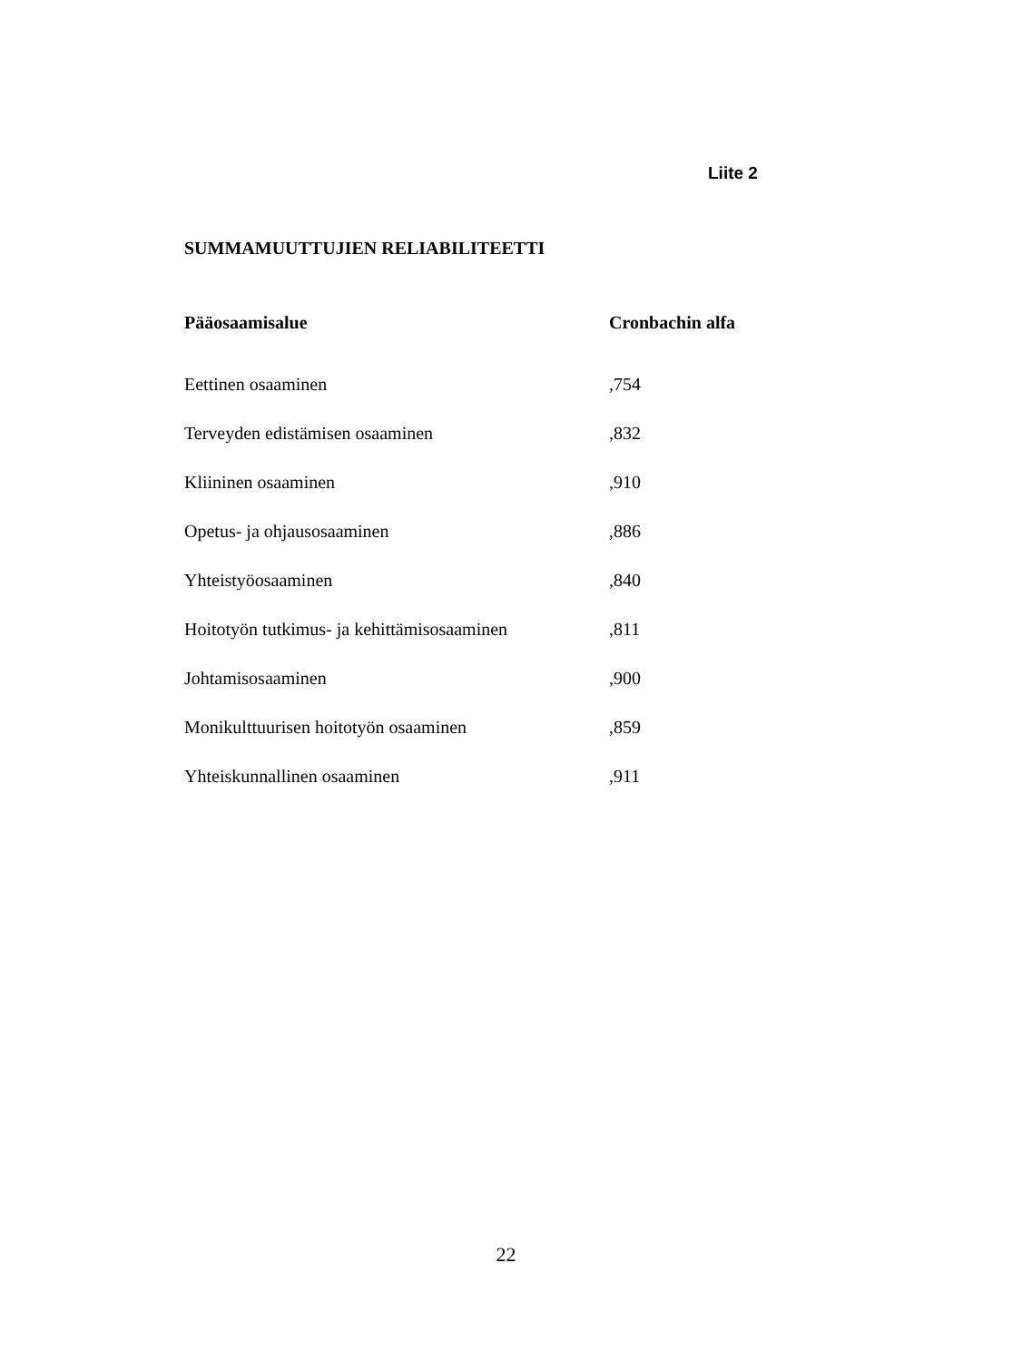Liite 2
SUMMAMUUTTUJIEN RELIABILITEETTI
| Pääosaamisalue | Cronbachin alfa |
| --- | --- |
| Eettinen osaaminen | ,754 |
| Terveyden edistämisen osaaminen | ,832 |
| Kliininen osaaminen | ,910 |
| Opetus- ja ohjausosaaminen | ,886 |
| Yhteistyöosaaminen | ,840 |
| Hoitotyön tutkimus- ja kehittämisosaaminen | ,811 |
| Johtamisosaaminen | ,900 |
| Monikulttuurisen hoitotyön osaaminen | ,859 |
| Yhteiskunnallinen osaaminen | ,911 |
22